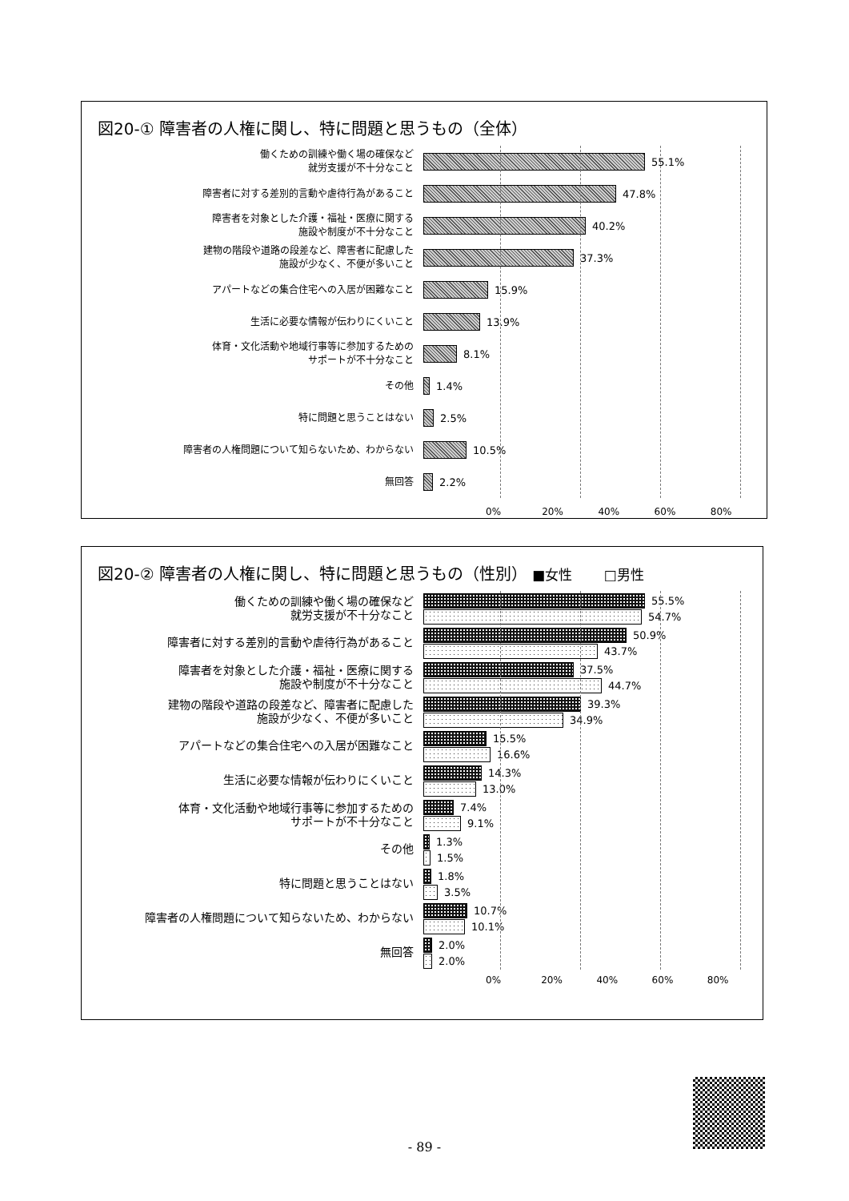図20-① 障害者の人権に関し、特に問題と思うもの（全体）
働くための訓練や働く場の確保など
就労支援が不十分なこと
55.1%
障害者に対する差別的言動や虐待行為があること
47.8%
障害者を対象とした介護・福祉・医療に関する
施設や制度が不十分なこと
40.2%
建物の階段や道路の段差など、障害者に配慮した
施設が少なく、不便が多いこと
37.3%
アパートなどの集合住宅への入居が困難なこと
15.9%
生活に必要な情報が伝わりにくいこと
13.9%
体育・文化活動や地域行事等に参加するための
サポートが不十分なこと
8.1%
その他
1.4%
特に問題と思うことはない
2.5%
障害者の人権問題について知らないため、わからない
10.5%
無回答
2.2%
0% 20% 40% 60% 80%
図20-② 障害者の人権に関し、特に問題と思うもの（性別） ■女性　　 □男性
働くための訓練や働く場の確保など
就労支援が不十分なこと
55.5%
54.7%
障害者に対する差別的言動や虐待行為があること
50.9%
43.7%
障害者を対象とした介護・福祉・医療に関する
施設や制度が不十分なこと
37.5%
44.7%
建物の階段や道路の段差など、障害者に配慮した
施設が少なく、不便が多いこと
39.3%
34.9%
アパートなどの集合住宅への入居が困難なこと
15.5%
16.6%
生活に必要な情報が伝わりにくいこと
14.3%
13.0%
体育・文化活動や地域行事等に参加するための
サポートが不十分なこと
7.4%
9.1%
その他
1.3%
1.5%
特に問題と思うことはない
1.8%
3.5%
障害者の人権問題について知らないため、わからない
10.7%
10.1%
無回答
2.0%
2.0%
0% 20% 40% 60% 80%
- 89 -